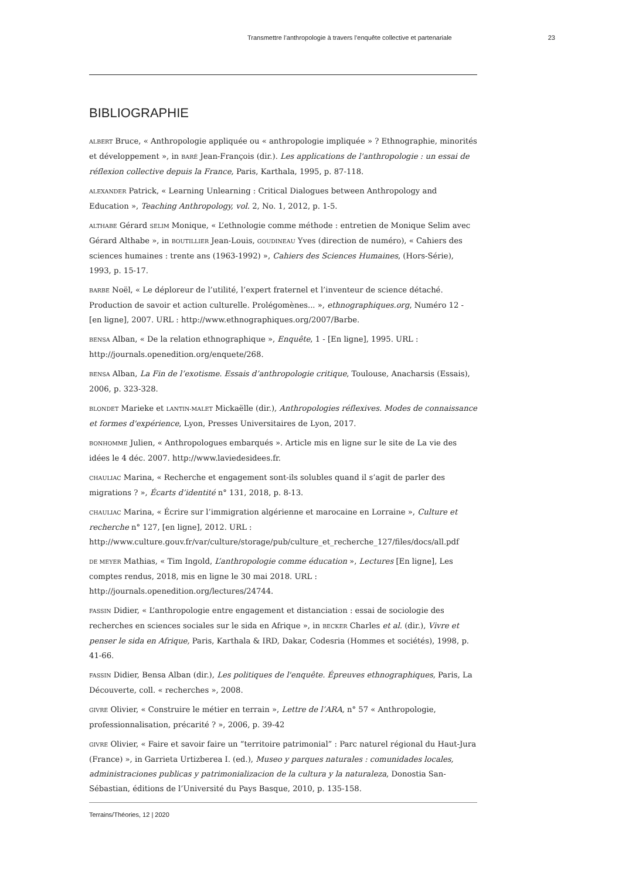Transmettre l’anthropologie à travers l’enquête collective et partenariale 23
BIBLIOGRAPHIE
ALBERT Bruce, « Anthropologie appliquée ou « anthropologie impliquée » ? Ethnographie, minorités et développement », in BARÉ Jean-François (dir.). Les applications de l'anthropologie : un essai de réflexion collective depuis la France, Paris, Karthala, 1995, p. 87-118.
ALEXANDER Patrick, « Learning Unlearning : Critical Dialogues between Anthropology and Education », Teaching Anthropology, vol. 2, No. 1, 2012, p. 1-5.
ALTHABE Gérard SELIM Monique, « L’ethnologie comme méthode : entretien de Monique Selim avec Gérard Althabe », in BOUTILLIER Jean-Louis, GOUDINEAU Yves (direction de numéro), « Cahiers des sciences humaines : trente ans (1963-1992) », Cahiers des Sciences Humaines, (Hors-Série), 1993, p. 15-17.
BARBE Noël, « Le déploreur de l’utilité, l’expert fraternel et l’inventeur de science détaché. Production de savoir et action culturelle. Prolégomènes... », ethnographiques.org, Numéro 12 - [en ligne], 2007. URL : http://www.ethnographiques.org/2007/Barbe.
BENSA Alban, « De la relation ethnographique », Enquête, 1 - [En ligne], 1995. URL : http://journals.openedition.org/enquete/268.
BENSA Alban, La Fin de l’exotisme. Essais d’anthropologie critique, Toulouse, Anacharsis (Essais), 2006, p. 323-328.
BLONDET Marieke et LANTIN-MALET Mickaëlle (dir.), Anthropologies réflexives. Modes de connaissance et formes d'expérience, Lyon, Presses Universitaires de Lyon, 2017.
BONHOMME Julien, « Anthropologues embarqués ». Article mis en ligne sur le site de La vie des idées le 4 déc. 2007. http://www.laviedesidees.fr.
CHAULIAC Marina, « Recherche et engagement sont-ils solubles quand il s’agit de parler des migrations ? », Écarts d’identité n° 131, 2018, p. 8-13.
CHAULIAC Marina, « Écrire sur l’immigration algérienne et marocaine en Lorraine », Culture et recherche n° 127, [en ligne], 2012. URL : http://www.culture.gouv.fr/var/culture/storage/pub/culture_et_recherche_127/files/docs/all.pdf
DE MEYER Mathias, « Tim Ingold, L’anthropologie comme éducation », Lectures [En ligne], Les comptes rendus, 2018, mis en ligne le 30 mai 2018. URL : http://journals.openedition.org/lectures/24744.
FASSIN Didier, « L’anthropologie entre engagement et distanciation : essai de sociologie des recherches en sciences sociales sur le sida en Afrique », in BECKER Charles et al. (dir.), Vivre et penser le sida en Afrique, Paris, Karthala & IRD, Dakar, Codesria (Hommes et sociétés), 1998, p. 41-66.
FASSIN Didier, Bensa Alban (dir.), Les politiques de l'enquête. Épreuves ethnographiques, Paris, La Découverte, coll. « recherches », 2008.
GIVRE Olivier, « Construire le métier en terrain », Lettre de l’ARA, n° 57 « Anthropologie, professionnalisation, précarité ? », 2006, p. 39-42
GIVRE Olivier, « Faire et savoir faire un “territoire patrimonial” : Parc naturel régional du Haut-Jura (France) », in Garrieta Urtizberea I. (ed.), Museo y parques naturales : comunidades locales, administraciones publicas y patrimonializacion de la cultura y la naturaleza, Donostia San-Sébastian, éditions de l’Université du Pays Basque, 2010, p. 135-158.
Terrains/Théories, 12 | 2020